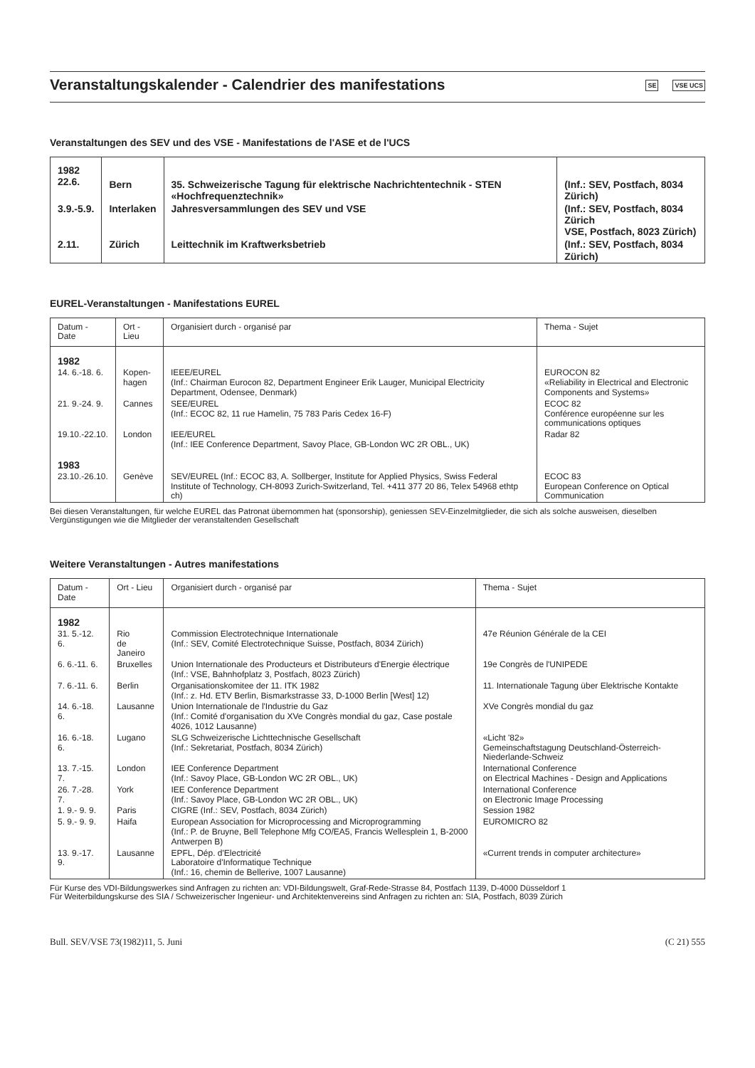Veranstaltungskalender - Calendrier des manifestations
SE VSE UCS
Veranstaltungen des SEV und des VSE - Manifestations de l'ASE et de l'UCS
| 1982 22.6. | Bern | 35. Schweizerische Tagung für elektrische Nachrichtentechnik - STEN «Hochfrequenztechnik» | (Inf.: SEV, Postfach, 8034 Zürich) |
| 3.9.-5.9. | Interlaken | Jahresversammlungen des SEV und VSE | (Inf.: SEV, Postfach, 8034 Zürich VSE, Postfach, 8023 Zürich) |
| 2.11. | Zürich | Leittechnik im Kraftwerksbetrieb | (Inf.: SEV, Postfach, 8034 Zürich) |
EUREL-Veranstaltungen - Manifestations EUREL
| Datum - Date | Ort - Lieu | Organisiert durch - organisé par | Thema - Sujet |
| --- | --- | --- | --- |
| 1982 | | | |
| 14. 6.-18. 6. | Kopen- hagen | IEEE/EUREL (Inf.: Chairman Eurocon 82, Department Engineer Erik Lauger, Municipal Electricity Department, Odensee, Denmark) | EUROCON 82 «Reliability in Electrical and Electronic Components and Systems» |
| 21. 9.-24. 9. | Cannes | SEE/EUREL (Inf.: ECOC 82, 11 rue Hamelin, 75 783 Paris Cedex 16-F) | ECOC 82 Conférence européenne sur les communications optiques |
| 19.10.-22.10. | London | IEE/EUREL (Inf.: IEE Conference Department, Savoy Place, GB-London WC 2R OBL., UK) | Radar 82 |
| 1983 | | | |
| 23.10.-26.10. | Genève | SEV/EUREL (Inf.: ECOC 83, A. Sollberger, Institute for Applied Physics, Swiss Federal Institute of Technology, CH-8093 Zurich-Switzerland, Tel. +411 377 20 86, Telex 54968 ethtp ch) | ECOC 83 European Conference on Optical Communication |
Bei diesen Veranstaltungen, für welche EUREL das Patronat übernommen hat (sponsorship), geniessen SEV-Einzelmitglieder, die sich als solche ausweisen, dieselben Vergünstigungen wie die Mitglieder der veranstaltenden Gesellschaft
Weitere Veranstaltungen - Autres manifestations
| Datum - Date | Ort - Lieu | Organisiert durch - organisé par | Thema - Sujet |
| --- | --- | --- | --- |
| 1982 | | | |
| 31. 5.-12. 6. | Rio de Janeiro | Commission Electrotechnique Internationale (Inf.: SEV, Comité Electrotechnique Suisse, Postfach, 8034 Zürich) | 47e Réunion Générale de la CEI |
| 6. 6.-11. 6. | Bruxelles | Union Internationale des Producteurs et Distributeurs d'Energie électrique (Inf.: VSE, Bahnhofplatz 3, Postfach, 8023 Zürich) | 19e Congrès de l'UNIPEDE |
| 7. 6.-11. 6. | Berlin | Organisationskomitee der 11. ITK 1982 (Inf.: z. Hd. ETV Berlin, Bismarkstrasse 33, D-1000 Berlin [West] 12) | 11. Internationale Tagung über Elektrische Kontakte |
| 14. 6.-18. 6. | Lausanne | Union Internationale de l'Industrie du Gaz (Inf.: Comité d'organisation du XVe Congrès mondial du gaz, Case postale 4026, 1012 Lausanne) | XVe Congrès mondial du gaz |
| 16. 6.-18. 6. | Lugano | SLG Schweizerische Lichttechnische Gesellschaft (Inf.: Sekretariat, Postfach, 8034 Zürich) | «Licht '82» Gemeinschaftstagung Deutschland-Österreich-Niederlande-Schweiz |
| 13. 7.-15. 7. | London | IEE Conference Department (Inf.: Savoy Place, GB-London WC 2R OBL., UK) | International Conference on Electrical Machines - Design and Applications |
| 26. 7.-28. 7. | York | IEE Conference Department (Inf.: Savoy Place, GB-London WC 2R OBL., UK) | International Conference on Electronic Image Processing |
| 1. 9.- 9. 9. | Paris | CIGRE (Inf.: SEV, Postfach, 8034 Zürich) | Session 1982 |
| 5. 9.- 9. 9. | Haifa | European Association for Microprocessing and Microprogramming (Inf.: P. de Bruyne, Bell Telephone Mfg CO/EA5, Francis Wellesplein 1, B-2000 Antwerpen B) | EUROMICRO 82 |
| 13. 9.-17. 9. | Lausanne | EPFL, Dép. d'Electricité Laboratoire d'Informatique Technique (Inf.: 16, chemin de Bellerive, 1007 Lausanne) | «Current trends in computer architecture» |
Für Kurse des VDI-Bildungswerkes sind Anfragen zu richten an: VDI-Bildungswelt, Graf-Rede-Strasse 84, Postfach 1139, D-4000 Düsseldorf 1
Für Weiterbildungskurse des SIA / Schweizerischer Ingenieur- und Architektenvereins sind Anfragen zu richten an: SIA, Postfach, 8039 Zürich
Bull. SEV/VSE 73(1982)11, 5. Juni (C 21) 555